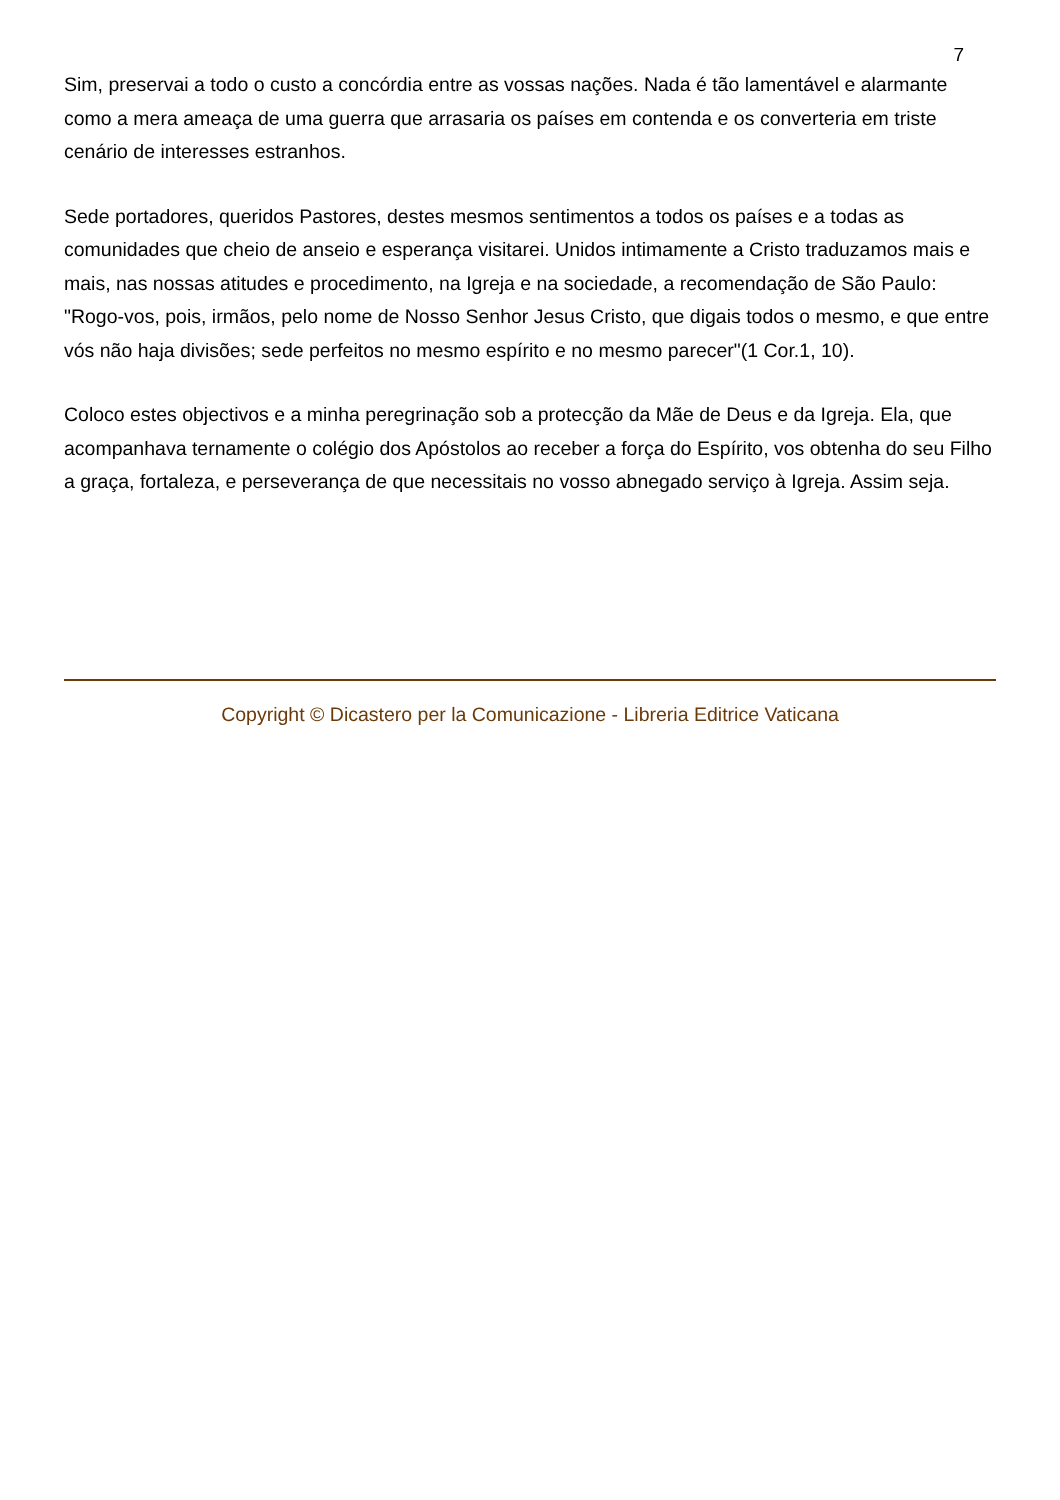7
Sim, preservai a todo o custo a concórdia entre as vossas nações. Nada é tão lamentável e alarmante como a mera ameaça de uma guerra que arrasaria os países em contenda e os converteria em triste cenário de interesses estranhos.
Sede portadores, queridos Pastores, destes mesmos sentimentos a todos os países e a todas as comunidades que cheio de anseio e esperança visitarei. Unidos intimamente a Cristo traduzamos mais e mais, nas nossas atitudes e procedimento, na Igreja e na sociedade, a recomendação de São Paulo: "Rogo-vos, pois, irmãos, pelo nome de Nosso Senhor Jesus Cristo, que digais todos o mesmo, e que entre vós não haja divisões; sede perfeitos no mesmo espírito e no mesmo parecer"(1 Cor.1, 10).
Coloco estes objectivos e a minha peregrinação sob a protecção da Mãe de Deus e da Igreja. Ela, que acompanhava ternamente o colégio dos Apóstolos ao receber a força do Espírito, vos obtenha do seu Filho a graça, fortaleza, e perseverança de que necessitais no vosso abnegado serviço à Igreja. Assim seja.
Copyright © Dicastero per la Comunicazione - Libreria Editrice Vaticana